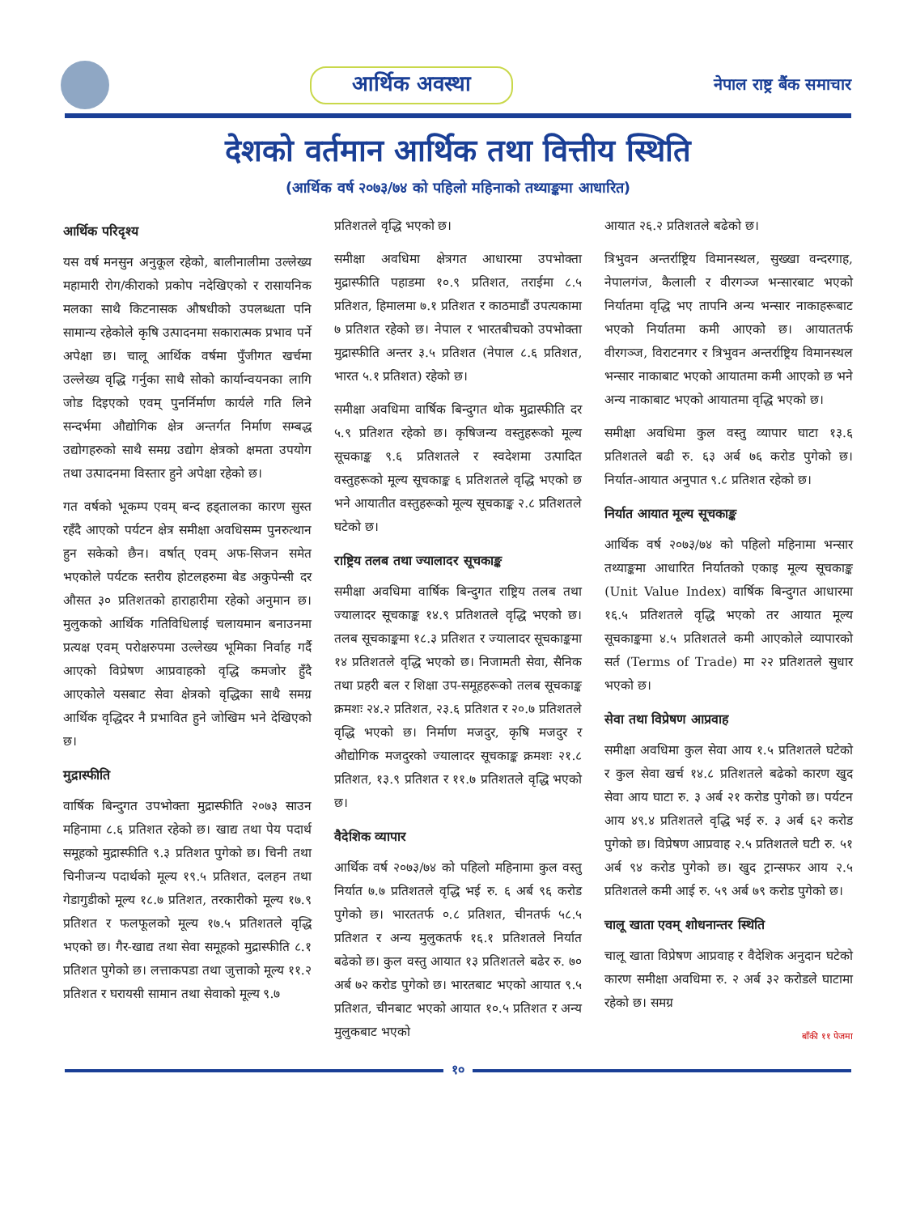आर्थिक अवस्था
नेपाल राष्ट्र बैंक समाचार
देशको वर्तमान आर्थिक तथा वित्तीय स्थिति
(आर्थिक वर्ष २०७३/७४ को पहिलो महिनाको तथ्याङ्कमा आधारित)
आर्थिक परिदृश्य
यस वर्ष मनसुन अनुकूल रहेको, बालीनालीमा उल्लेख्य महामारी रोग/कीराको प्रकोप नदेखिएको र रासायनिक मलका साथै किटनासक औषधीको उपलब्धता पनि सामान्य रहेकोले कृषि उत्पादनमा सकारात्मक प्रभाव पर्ने अपेक्षा छ। चालू आर्थिक वर्षमा पुँजीगत खर्चमा उल्लेख्य वृद्धि गर्नुका साथै सोको कार्यान्वयनका लागि जोड दिइएको एवम् पुनर्निर्माण कार्यले गति लिने सन्दर्भमा औद्योगिक क्षेत्र अन्तर्गत निर्माण सम्बद्ध उद्योगहरुको साथै समग्र उद्योग क्षेत्रको क्षमता उपयोग तथा उत्पादनमा विस्तार हुने अपेक्षा रहेको छ।
गत वर्षको भूकम्प एवम् बन्द हड्तालका कारण सुस्त रहँदै आएको पर्यटन क्षेत्र समीक्षा अवधिसम्म पुनरुत्थान हुन सकेको छैन। वर्षात् एवम् अफ-सिजन समेत भएकोले पर्यटक स्तरीय होटलहरुमा बेड अकुपेन्सी दर औसत ३० प्रतिशतको हाराहारीमा रहेको अनुमान छ। मुलुकको आर्थिक गतिविधिलाई चलायमान बनाउनमा प्रत्यक्ष एवम् परोक्षरुपमा उल्लेख्य भूमिका निर्वाह गर्दै आएको विप्रेषण आप्रवाहको वृद्धि कमजोर हुँदै आएकोले यसबाट सेवा क्षेत्रको वृद्धिका साथै समग्र आर्थिक वृद्धिदर नै प्रभावित हुने जोखिम भने देखिएको छ।
मुद्रास्फीति
वार्षिक बिन्दुगत उपभोक्ता मुद्रास्फीति २०७३ साउन महिनामा ८.६ प्रतिशत रहेको छ। खाद्य तथा पेय पदार्थ समूहको मुद्रास्फीति ९.३ प्रतिशत पुगेको छ। चिनी तथा चिनीजन्य पदार्थको मूल्य १९.५ प्रतिशत, दलहन तथा गेडागुडीको मूल्य १८.७ प्रतिशत, तरकारीको मूल्य १७.९ प्रतिशत र फलफूलको मूल्य १७.५ प्रतिशतले वृद्धि भएको छ। गैर-खाद्य तथा सेवा समूहको मुद्रास्फीति ८.१ प्रतिशत पुगेको छ। लत्ताकपडा तथा जुत्ताको मूल्य ११.२ प्रतिशत र घरायसी सामान तथा सेवाको मूल्य ९.७
प्रतिशतले वृद्धि भएको छ।
समीक्षा अवधिमा क्षेत्रगत आधारमा उपभोक्ता मुद्रास्फीति पहाडमा १०.९ प्रतिशत, तराईमा ८.५ प्रतिशत, हिमालमा ७.१ प्रतिशत र काठमाडौं उपत्यकामा ७ प्रतिशत रहेको छ। नेपाल र भारतबीचको उपभोक्ता मुद्रास्फीति अन्तर ३.५ प्रतिशत (नेपाल ८.६ प्रतिशत, भारत ५.१ प्रतिशत) रहेको छ।
समीक्षा अवधिमा वार्षिक बिन्दुगत थोक मुद्रास्फीति दर ५.९ प्रतिशत रहेको छ। कृषिजन्य वस्तुहरूको मूल्य सूचकाङ्क ९.६ प्रतिशतले र स्वदेशमा उत्पादित वस्तुहरूको मूल्य सूचकाङ्क ६ प्रतिशतले वृद्धि भएको छ भने आयातीत वस्तुहरूको मूल्य सूचकाङ्क २.८ प्रतिशतले घटेको छ।
राष्ट्रिय तलब तथा ज्यालादर सूचकाङ्क
समीक्षा अवधिमा वार्षिक बिन्दुगत राष्ट्रिय तलब तथा ज्यालादर सूचकाङ्क १४.९ प्रतिशतले वृद्धि भएको छ। तलब सूचकाङ्कमा १८.३ प्रतिशत र ज्यालादर सूचकाङ्कमा १४ प्रतिशतले वृद्धि भएको छ। निजामती सेवा, सैनिक तथा प्रहरी बल र शिक्षा उप-समूहहरूको तलब सूचकाङ्क क्रमशः २४.२ प्रतिशत, २३.६ प्रतिशत र २०.७ प्रतिशतले वृद्धि भएको छ। निर्माण मजदुर, कृषि मजदुर र औद्योगिक मजदुरको ज्यालादर सूचकाङ्क क्रमशः २१.८ प्रतिशत, १३.९ प्रतिशत र ११.७ प्रतिशतले वृद्धि भएको छ।
वैदेशिक व्यापार
आर्थिक वर्ष २०७३/७४ को पहिलो महिनामा कुल वस्तु निर्यात ७.७ प्रतिशतले वृद्धि भई रु. ६ अर्ब ९६ करोड पुगेको छ। भारततर्फ ०.८ प्रतिशत, चीनतर्फ ५८.५ प्रतिशत र अन्य मुलुकतर्फ १६.१ प्रतिशतले निर्यात बढेको छ। कुल वस्तु आयात १३ प्रतिशतले बढेर रु. ७० अर्ब ७२ करोड पुगेको छ। भारतबाट भएको आयात ९.५ प्रतिशत, चीनबाट भएको आयात १०.५ प्रतिशत र अन्य मुलुकबाट भएको
आयात २६.२ प्रतिशतले बढेको छ।
त्रिभुवन अन्तर्राष्ट्रिय विमानस्थल, सुख्खा वन्दरगाह, नेपालगंज, कैलाली र वीरगञ्ज भन्सारबाट भएको निर्यातमा वृद्धि भए तापनि अन्य भन्सार नाकाहरूबाट भएको निर्यातमा कमी आएको छ। आयाततर्फ वीरगञ्ज, विराटनगर र त्रिभुवन अन्तर्राष्ट्रिय विमानस्थल भन्सार नाकाबाट भएको आयातमा कमी आएको छ भने अन्य नाकाबाट भएको आयातमा वृद्धि भएको छ।
समीक्षा अवधिमा कुल वस्तु व्यापार घाटा १३.६ प्रतिशतले बढी रु. ६३ अर्ब ७६ करोड पुगेको छ। निर्यात-आयात अनुपात ९.८ प्रतिशत रहेको छ।
निर्यात आयात मूल्य सूचकाङ्क
आर्थिक वर्ष २०७३/७४ को पहिलो महिनामा भन्सार तथ्याङ्कमा आधारित निर्यातको एकाइ मूल्य सूचकाङ्क (Unit Value Index) वार्षिक बिन्दुगत आधारमा १६.५ प्रतिशतले वृद्धि भएको तर आयात मूल्य सूचकाङ्कमा ४.५ प्रतिशतले कमी आएकोले व्यापारको सर्त (Terms of Trade) मा २२ प्रतिशतले सुधार भएको छ।
सेवा तथा विप्रेषण आप्रवाह
समीक्षा अवधिमा कुल सेवा आय १.५ प्रतिशतले घटेको र कुल सेवा खर्च १४.८ प्रतिशतले बढेको कारण खुद सेवा आय घाटा रु. ३ अर्ब २१ करोड पुगेको छ। पर्यटन आय ४९.४ प्रतिशतले वृद्धि भई रु. ३ अर्ब ६२ करोड पुगेको छ। विप्रेषण आप्रवाह २.५ प्रतिशतले घटी रु. ५१ अर्ब ९४ करोड पुगेको छ। खुद ट्रान्सफर आय २.५ प्रतिशतले कमी आई रु. ५९ अर्ब ७९ करोड पुगेको छ।
चालू खाता एवम् शोधनान्तर स्थिति
चालू खाता विप्रेषण आप्रवाह र वैदेशिक अनुदान घटेको कारण समीक्षा अवधिमा रु. २ अर्ब ३२ करोडले घाटामा रहेको छ। समग्र
बाँकी ११ पेजमा
१०